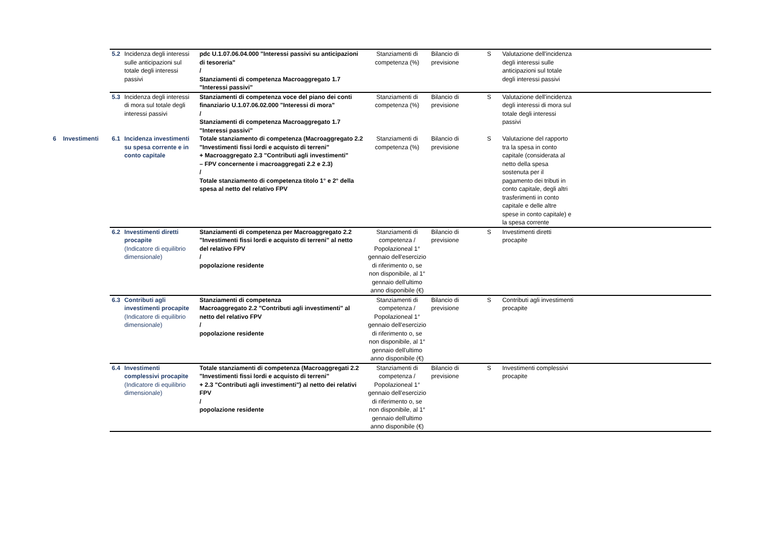| | | 5.2 | Incidenza degli interessi sulle anticipazioni sul totale degli interessi passivi | pdc U.1.07.06.04.000 "Interessi passivi su anticipazioni di tesoreria" / Stanziamenti di competenza Macroaggregato 1.7 "Interessi passivi" | Stanziamenti di competenza (%) | Bilancio di previsione | S | Valutazione dell'incidenza degli interessi sulle anticipazioni sul totale degli interessi passivi | |
| | | 5.3 | Incidenza degli interessi di mora sul totale degli interessi passivi | Stanziamenti di competenza voce del piano dei conti finanziario U.1.07.06.02.000 "Interessi di mora" / Stanziamenti di competenza Macroaggregato 1.7 "Interessi passivi" | Stanziamenti di competenza (%) | Bilancio di previsione | S | Valutazione dell'incidenza degli interessi di mora sul totale degli interessi passivi | |
| 6 | Investimenti | 6.1 | Incidenza investimenti su spesa corrente e in conto capitale | Totale stanziamento di competenza (Macroaggregato 2.2 "Investimenti fissi lordi e acquisto di terreni" + Macroaggregato 2.3 "Contributi agli investimenti" – FPV concernente i macroaggregati 2.2 e 2.3) / Totale stanziamento di competenza titolo 1° e 2° della spesa al netto del relativo FPV | Stanziamenti di competenza (%) | Bilancio di previsione | S | Valutazione del rapporto tra la spesa in conto capitale (considerata al netto della spesa sostenuta per il pagamento dei tributi in conto capitale, degli altri trasferimenti in conto capitale e delle altre spese in conto capitale) e la spesa corrente | |
| | | 6.2 | Investimenti diretti procapite (Indicatore di equilibrio dimensionale) | Stanziamenti di competenza per Macroaggregato 2.2 "Investimenti fissi lordi e acquisto di terreni" al netto del relativo FPV / popolazione residente | Stanziamenti di competenza / Popolazioneal 1° gennaio dell'esercizio di riferimento o, se non disponibile, al 1° gennaio dell'ultimo anno disponibile (€) | Bilancio di previsione | S | Investimenti diretti procapite | |
| | | 6.3 | Contributi agli investimenti procapite (Indicatore di equilibrio dimensionale) | Stanziamenti di competenza Macroaggregato 2.2 "Contributi agli investimenti" al netto del relativo FPV / popolazione residente | Stanziamenti di competenza / Popolazioneal 1° gennaio dell'esercizio di riferimento o, se non disponibile, al 1° gennaio dell'ultimo anno disponibile (€) | Bilancio di previsione | S | Contributi agli investimenti procapite | |
| | | 6.4 | Investimenti complessivi procapite (Indicatore di equilibrio dimensionale) | Totale stanziamenti di competenza (Macroaggregati 2.2 "Investimenti fissi lordi e acquisto di terreni" + 2.3 "Contributi agli investimenti") al netto dei relativi FPV / popolazione residente | Stanziamenti di competenza / Popolazioneal 1° gennaio dell'esercizio di riferimento o, se non disponibile, al 1° gennaio dell'ultimo anno disponibile (€) | Bilancio di previsione | S | Investimenti complessivi procapite | |